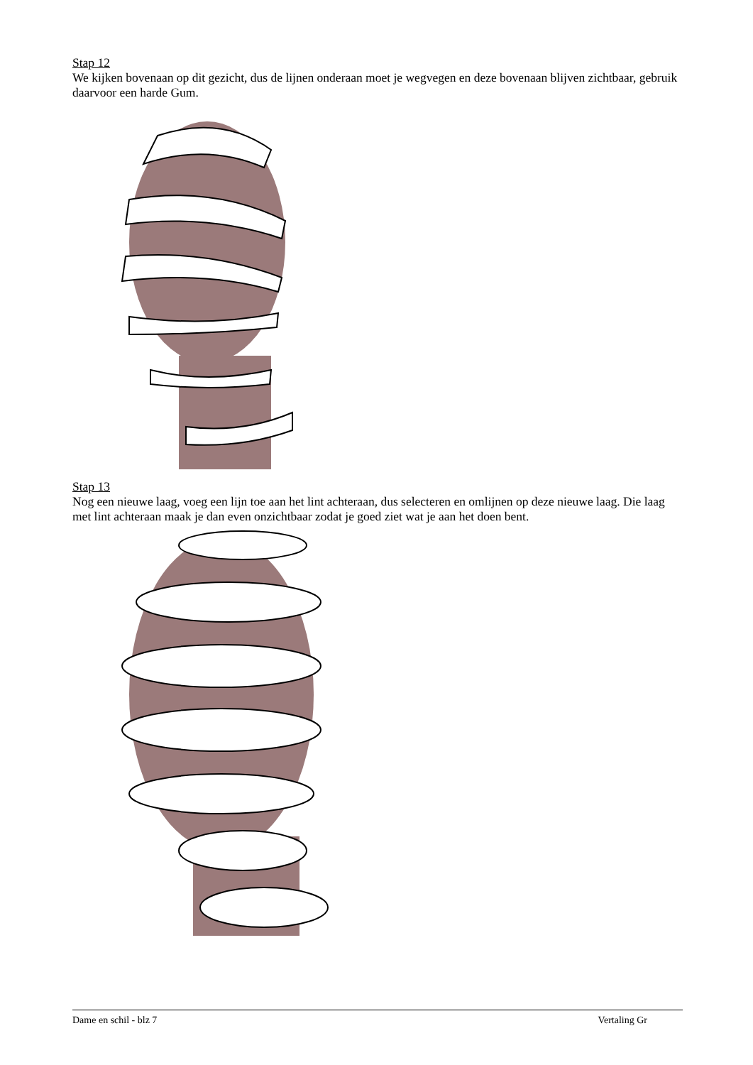Stap 12
We kijken bovenaan op dit gezicht, dus de lijnen onderaan moet je wegvegen en deze bovenaan blijven zichtbaar, gebruik daarvoor een harde Gum.
Stap 13
Nog een nieuwe laag, voeg een lijn toe aan het lint achteraan, dus selecteren en omlijnen op deze nieuwe laag. Die laag met lint achteraan maak je dan even onzichtbaar zodat je goed ziet wat je aan het doen bent.
Dame en schil - blz 7 Vertaling Gr